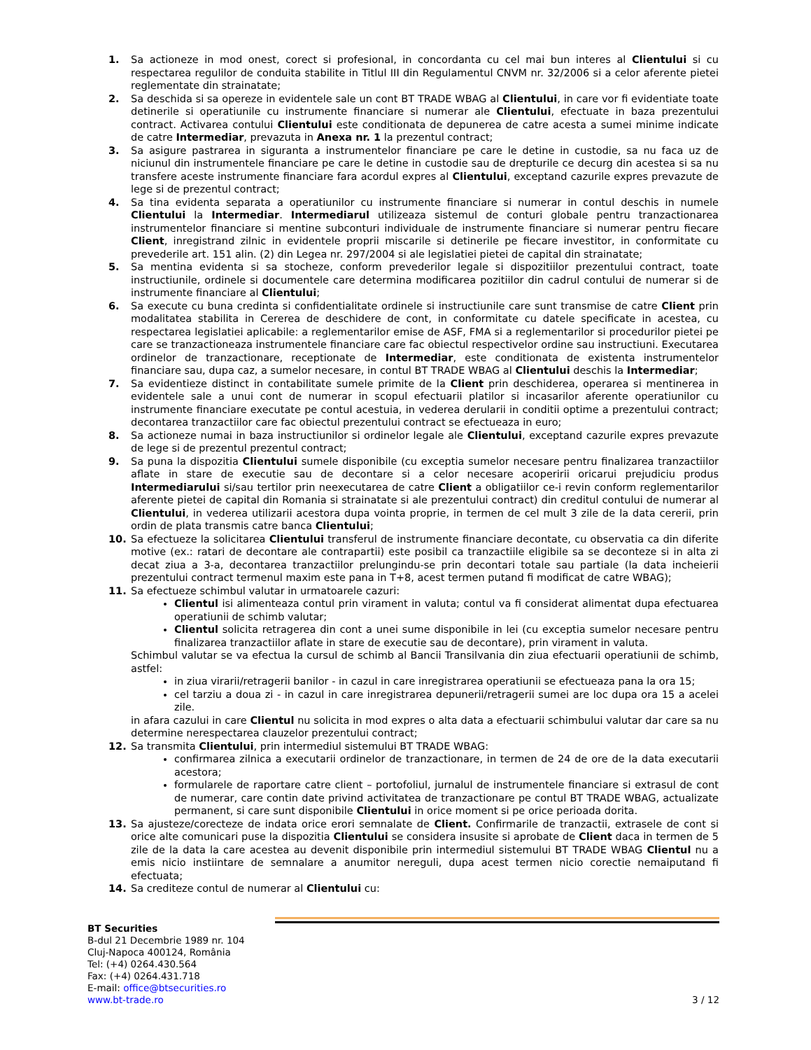1. Sa actioneze in mod onest, corect si profesional, in concordanta cu cel mai bun interes al Clientului si cu respectarea regulilor de conduita stabilite in Titlul III din Regulamentul CNVM nr. 32/2006 si a celor aferente pietei reglementate din strainatate;
2. Sa deschida si sa opereze in evidentele sale un cont BT TRADE WBAG al Clientului, in care vor fi evidentiate toate detinerile si operatiunile cu instrumente financiare si numerar ale Clientului, efectuate in baza prezentului contract. Activarea contului Clientului este conditionata de depunerea de catre acesta a sumei minime indicate de catre Intermediar, prevazuta in Anexa nr. 1 la prezentul contract;
3. Sa asigure pastrarea in siguranta a instrumentelor financiare pe care le detine in custodie, sa nu faca uz de niciunul din instrumentele financiare pe care le detine in custodie sau de drepturile ce decurg din acestea si sa nu transfere aceste instrumente financiare fara acordul expres al Clientului, exceptand cazurile expres prevazute de lege si de prezentul contract;
4. Sa tina evidenta separata a operatiunilor cu instrumente financiare si numerar in contul deschis in numele Clientului la Intermediar. Intermediarul utilizeaza sistemul de conturi globale pentru tranzactionarea instrumentelor financiare si mentine subconturi individuale de instrumente financiare si numerar pentru fiecare Client, inregistrand zilnic in evidentele proprii miscarile si detinerile pe fiecare investitor, in conformitate cu prevederile art. 151 alin. (2) din Legea nr. 297/2004 si ale legislatiei pietei de capital din strainatate;
5. Sa mentina evidenta si sa stocheze, conform prevederilor legale si dispozitiilor prezentului contract, toate instructiunile, ordinele si documentele care determina modificarea pozitiilor din cadrul contului de numerar si de instrumente financiare al Clientului;
6. Sa execute cu buna credinta si confidentialitate ordinele si instructiunile care sunt transmise de catre Client prin modalitatea stabilita in Cererea de deschidere de cont, in conformitate cu datele specificate in acestea, cu respectarea legislatiei aplicabile: a reglementarilor emise de ASF, FMA si a reglementarilor si procedurilor pietei pe care se tranzactioneaza instrumentele financiare care fac obiectul respectivelor ordine sau instructiuni. Executarea ordinelor de tranzactionare, receptionate de Intermediar, este conditionata de existenta instrumentelor financiare sau, dupa caz, a sumelor necesare, in contul BT TRADE WBAG al Clientului deschis la Intermediar;
7. Sa evidentieze distinct in contabilitate sumele primite de la Client prin deschiderea, operarea si mentinerea in evidentele sale a unui cont de numerar in scopul efectuarii platilor si incasarilor aferente operatiunilor cu instrumente financiare executate pe contul acestuia, in vederea derularii in conditii optime a prezentului contract; decontarea tranzactiilor care fac obiectul prezentului contract se efectueaza in euro;
8. Sa actioneze numai in baza instructiunilor si ordinelor legale ale Clientului, exceptand cazurile expres prevazute de lege si de prezentul prezentul contract;
9. Sa puna la dispozitia Clientului sumele disponibile (cu exceptia sumelor necesare pentru finalizarea tranzactiilor aflate in stare de executie sau de decontare si a celor necesare acoperirii oricarui prejudiciu produs Intermediarului si/sau tertilor prin neexecutarea de catre Client a obligatiilor ce-i revin conform reglementarilor aferente pietei de capital din Romania si strainatate si ale prezentului contract) din creditul contului de numerar al Clientului, in vederea utilizarii acestora dupa vointa proprie, in termen de cel mult 3 zile de la data cererii, prin ordin de plata transmis catre banca Clientului;
10. Sa efectueze la solicitarea Clientului transferul de instrumente financiare decontate, cu observatia ca din diferite motive (ex.: ratari de decontare ale contrapartii) este posibil ca tranzactiile eligibile sa se deconteze si in alta zi decat ziua a 3-a, decontarea tranzactiilor prelungindu-se prin decontari totale sau partiale (la data incheierii prezentului contract termenul maxim este pana in T+8, acest termen putand fi modificat de catre WBAG);
11. Sa efectueze schimbul valutar in urmatoarele cazuri:
Clientul isi alimenteaza contul prin virament in valuta; contul va fi considerat alimentat dupa efectuarea operatiunii de schimb valutar;
Clientul solicita retragerea din cont a unei sume disponibile in lei (cu exceptia sumelor necesare pentru finalizarea tranzactiilor aflate in stare de executie sau de decontare), prin virament in valuta.
Schimbul valutar se va efectua la cursul de schimb al Bancii Transilvania din ziua efectuarii operatiunii de schimb, astfel:
in ziua virarii/retragerii banilor - in cazul in care inregistrarea operatiunii se efectueaza pana la ora 15;
cel tarziu a doua zi - in cazul in care inregistrarea depunerii/retragerii sumei are loc dupa ora 15 a acelei zile.
in afara cazului in care Clientul nu solicita in mod expres o alta data a efectuarii schimbului valutar dar care sa nu determine nerespectarea clauzelor prezentului contract;
12. Sa transmita Clientului, prin intermediul sistemului BT TRADE WBAG:
confirmarea zilnica a executarii ordinelor de tranzactionare, in termen de 24 de ore de la data executarii acestora;
formularele de raportare catre client – portofoliul, jurnalul de instrumentele financiare si extrasul de cont de numerar, care contin date privind activitatea de tranzactionare pe contul BT TRADE WBAG, actualizate permanent, si care sunt disponibile Clientului in orice moment si pe orice perioada dorita.
13. Sa ajusteze/corecteze de indata orice erori semnalate de Client. Confirmarile de tranzactii, extrasele de cont si orice alte comunicari puse la dispozitia Clientului se considera insusite si aprobate de Client daca in termen de 5 zile de la data la care acestea au devenit disponibile prin intermediul sistemului BT TRADE WBAG Clientul nu a emis nicio instiintare de semnalare a anumitor nereguli, dupa acest termen nicio corectie nemaiputand fi efectuata;
14. Sa crediteze contul de numerar al Clientului cu:
BT Securities
B-dul 21 Decembrie 1989 nr. 104
Cluj-Napoca 400124, România
Tel: (+4) 0264.430.564
Fax: (+4) 0264.431.718
E-mail: office@btsecurities.ro
www.bt-trade.ro
3 / 12